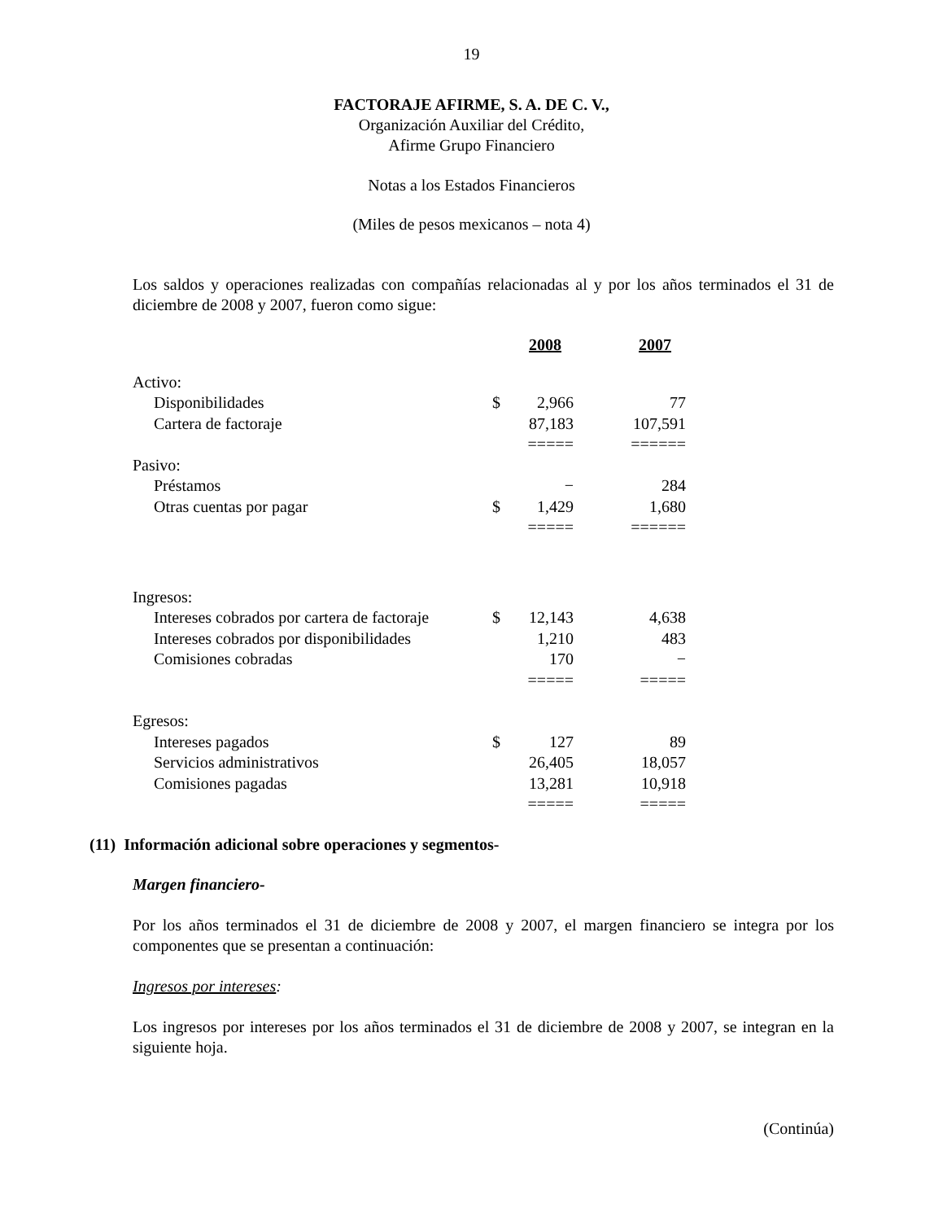19
FACTORAJE AFIRME, S. A. DE C. V.,
Organización Auxiliar del Crédito,
Afirme Grupo Financiero
Notas a los Estados Financieros
(Miles de pesos mexicanos – nota 4)
Los saldos y operaciones realizadas con compañías relacionadas al y por los años terminados el 31 de diciembre de 2008 y 2007, fueron como sigue:
| | | 2008 | 2007 |
| Activo: | | | |
| Disponibilidades | $ | 2,966 | 77 |
| Cartera de factoraje | | 87,183 | 107,591 |
| | | ===== | ====== |
| Pasivo: | | | |
| Préstamos | | − | 284 |
| Otras cuentas por pagar | $ | 1,429 | 1,680 |
| | | ===== | ====== |
| Ingresos: | | | |
| Intereses cobrados por cartera de factoraje | $ | 12,143 | 4,638 |
| Intereses cobrados por disponibilidades | | 1,210 | 483 |
| Comisiones cobradas | | 170 | − |
| | | ===== | ===== |
| Egresos: | | | |
| Intereses pagados | $ | 127 | 89 |
| Servicios administrativos | | 26,405 | 18,057 |
| Comisiones pagadas | | 13,281 | 10,918 |
| | | ===== | ===== |
(11) Información adicional sobre operaciones y segmentos-
Margen financiero-
Por los años terminados el 31 de diciembre de 2008 y 2007, el margen financiero se integra por los componentes que se presentan a continuación:
Ingresos por intereses:
Los ingresos por intereses por los años terminados el 31 de diciembre de 2008 y 2007, se integran en la siguiente hoja.
(Continúa)